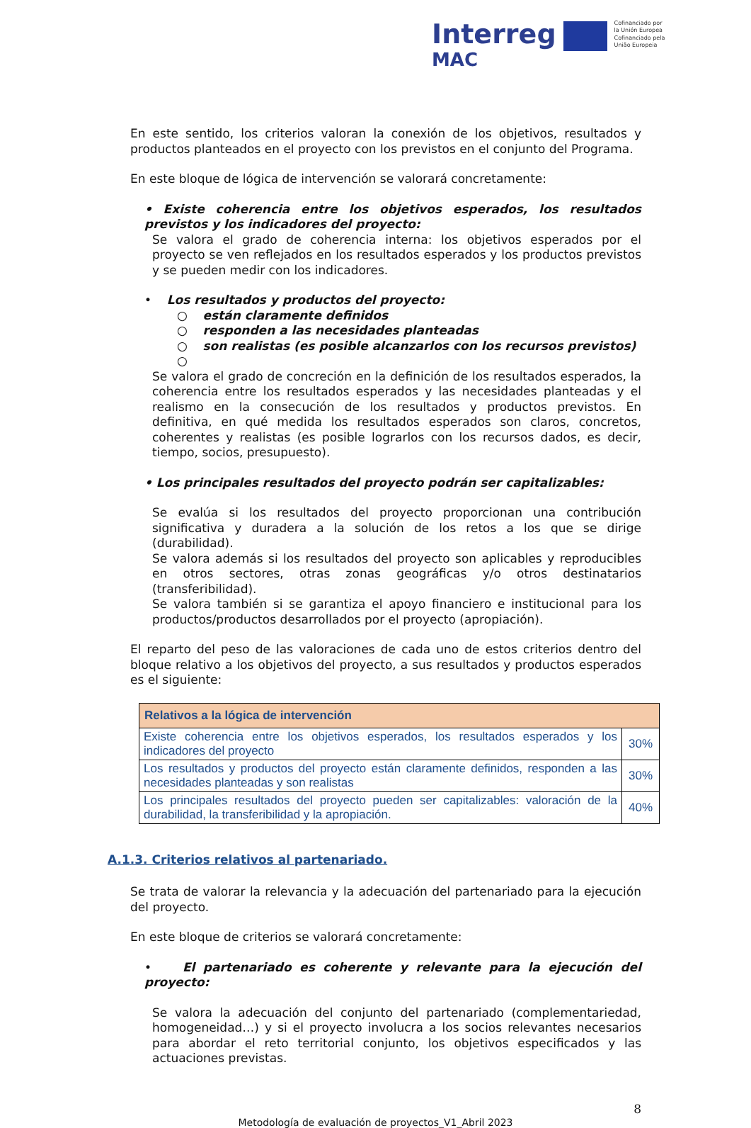Interreg
MAC
Cofinanciado por
la Unión Europea
Cofinanciado pela
União Europeia
En este sentido, los criterios valoran la conexión de los objetivos, resultados y productos planteados en el proyecto con los previstos en el conjunto del Programa.
En este bloque de lógica de intervención se valorará concretamente:
• Existe coherencia entre los objetivos esperados, los resultados previstos y los indicadores del proyecto:
Se valora el grado de coherencia interna: los objetivos esperados por el proyecto se ven reflejados en los resultados esperados y los productos previstos y se pueden medir con los indicadores.
• Los resultados y productos del proyecto:
○ están claramente definidos
○ responden a las necesidades planteadas
○ son realistas (es posible alcanzarlos con los recursos previstos)
○
Se valora el grado de concreción en la definición de los resultados esperados, la coherencia entre los resultados esperados y las necesidades planteadas y el realismo en la consecución de los resultados y productos previstos. En definitiva, en qué medida los resultados esperados son claros, concretos, coherentes y realistas (es posible lograrlos con los recursos dados, es decir, tiempo, socios, presupuesto).
• Los principales resultados del proyecto podrán ser capitalizables:
Se evalúa si los resultados del proyecto proporcionan una contribución significativa y duradera a la solución de los retos a los que se dirige (durabilidad).
Se valora además si los resultados del proyecto son aplicables y reproducibles en otros sectores, otras zonas geográficas y/o otros destinatarios (transferibilidad).
Se valora también si se garantiza el apoyo financiero e institucional para los productos/productos desarrollados por el proyecto (apropiación).
El reparto del peso de las valoraciones de cada uno de estos criterios dentro del bloque relativo a los objetivos del proyecto, a sus resultados y productos esperados es el siguiente:
| Relativos a la lógica de intervención | |
| --- | --- |
| Existe coherencia entre los objetivos esperados, los resultados esperados y los indicadores del proyecto | 30% |
| Los resultados y productos del proyecto están claramente definidos, responden a las necesidades planteadas y son realistas | 30% |
| Los principales resultados del proyecto pueden ser capitalizables: valoración de la durabilidad, la transferibilidad y la apropiación. | 40% |
A.1.3. Criterios relativos al partenariado.
Se trata de valorar la relevancia y la adecuación del partenariado para la ejecución del proyecto.
En este bloque de criterios se valorará concretamente:
• El partenariado es coherente y relevante para la ejecución del proyecto:
Se valora la adecuación del conjunto del partenariado (complementariedad, homogeneidad…) y si el proyecto involucra a los socios relevantes necesarios para abordar el reto territorial conjunto, los objetivos especificados y las actuaciones previstas.
8
Metodología de evaluación de proyectos_V1_Abril 2023